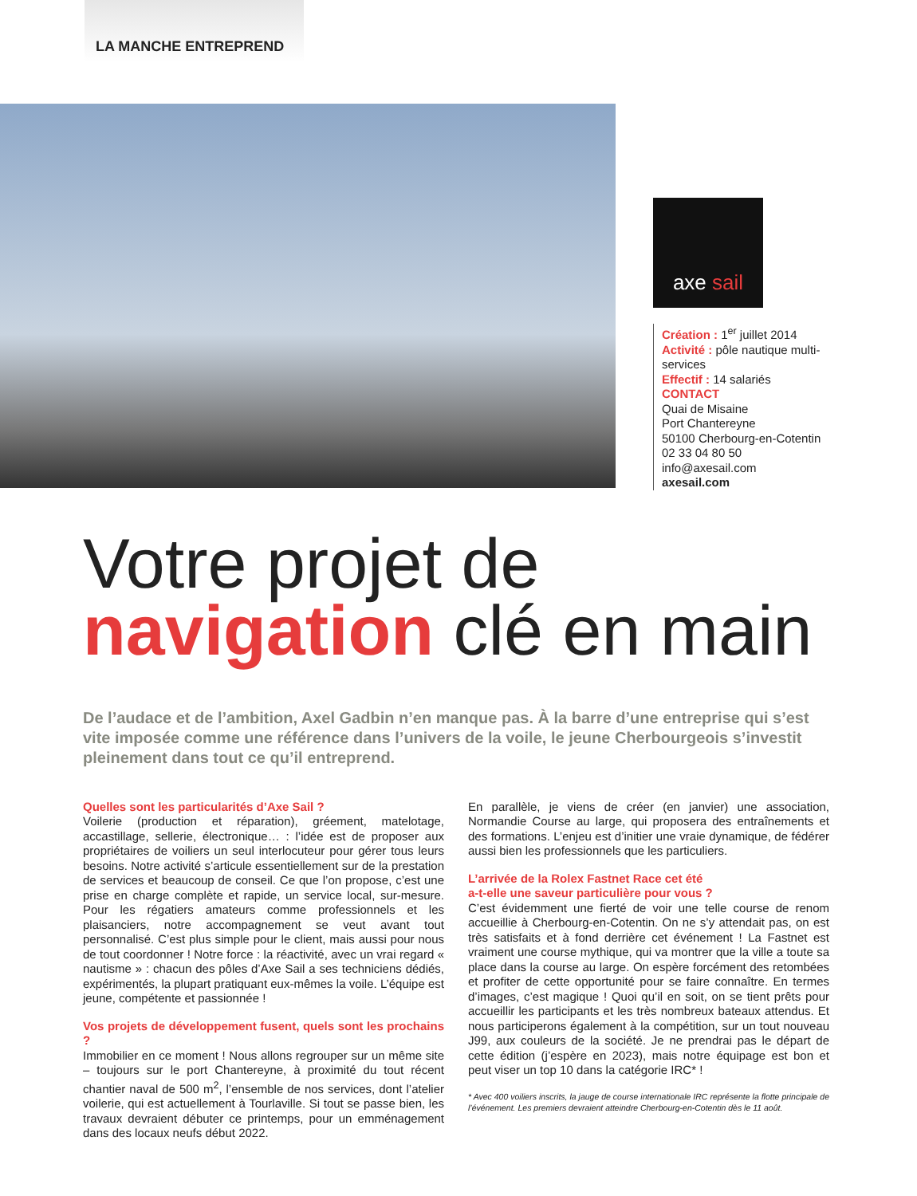LA MANCHE ENTREPREND
axe sail
Création : 1<sup>er</sup> juillet 2014
Activité : pôle nautique multi-services
Effectif : 14 salariés
CONTACT
Quai de Misaine
Port Chantereyne
50100 Cherbourg-en-Cotentin
02 33 04 80 50
info@axesail.com
axesail.com
Votre projet de
navigation clé en main
De l’audace et de l’ambition, Axel Gadbin n’en manque pas. À la barre d’une entreprise qui s’est vite imposée comme une référence dans l’univers de la voile, le jeune Cherbourgeois s’investit pleinement dans tout ce qu’il entreprend.
Quelles sont les particularités d’Axe Sail ?
Voilerie (production et réparation), gréement, matelotage, accastillage, sellerie, électronique… : l’idée est de proposer aux propriétaires de voiliers un seul interlocuteur pour gérer tous leurs besoins. Notre activité s’articule essentiellement sur de la prestation de services et beaucoup de conseil. Ce que l’on propose, c’est une prise en charge complète et rapide, un service local, sur-mesure. Pour les régatiers amateurs comme professionnels et les plaisanciers, notre accompagnement se veut avant tout personnalisé. C’est plus simple pour le client, mais aussi pour nous de tout coordonner ! Notre force : la réactivité, avec un vrai regard « nautisme » : chacun des pôles d’Axe Sail a ses techniciens dédiés, expérimentés, la plupart pratiquant eux-mêmes la voile. L’équipe est jeune, compétente et passionnée !
Vos projets de développement fusent, quels sont les prochains ?
Immobilier en ce moment ! Nous allons regrouper sur un même site – toujours sur le port Chantereyne, à proximité du tout récent chantier naval de 500 m<sup>2</sup>, l’ensemble de nos services, dont l’atelier voilerie, qui est actuellement à Tourlaville. Si tout se passe bien, les travaux devraient débuter ce printemps, pour un emménagement dans des locaux neufs début 2022.
En parallèle, je viens de créer (en janvier) une association, Normandie Course au large, qui proposera des entraînements et des formations. L’enjeu est d’initier une vraie dynamique, de fédérer aussi bien les professionnels que les particuliers.
L’arrivée de la Rolex Fastnet Race cet été
a-t-elle une saveur particulière pour vous ?
C’est évidemment une fierté de voir une telle course de renom accueillie à Cherbourg-en-Cotentin. On ne s’y attendait pas, on est très satisfaits et à fond derrière cet événement ! La Fastnet est vraiment une course mythique, qui va montrer que la ville a toute sa place dans la course au large. On espère forcément des retombées et profiter de cette opportunité pour se faire connaître. En termes d’images, c’est magique ! Quoi qu’il en soit, on se tient prêts pour accueillir les participants et les très nombreux bateaux attendus. Et nous participerons également à la compétition, sur un tout nouveau J99, aux couleurs de la société. Je ne prendrai pas le départ de cette édition (j’espère en 2023), mais notre équipage est bon et peut viser un top 10 dans la catégorie IRC* !
* Avec 400 voiliers inscrits, la jauge de course internationale IRC représente la flotte principale de l’événement. Les premiers devraient atteindre Cherbourg-en-Cotentin dès le 11 août.